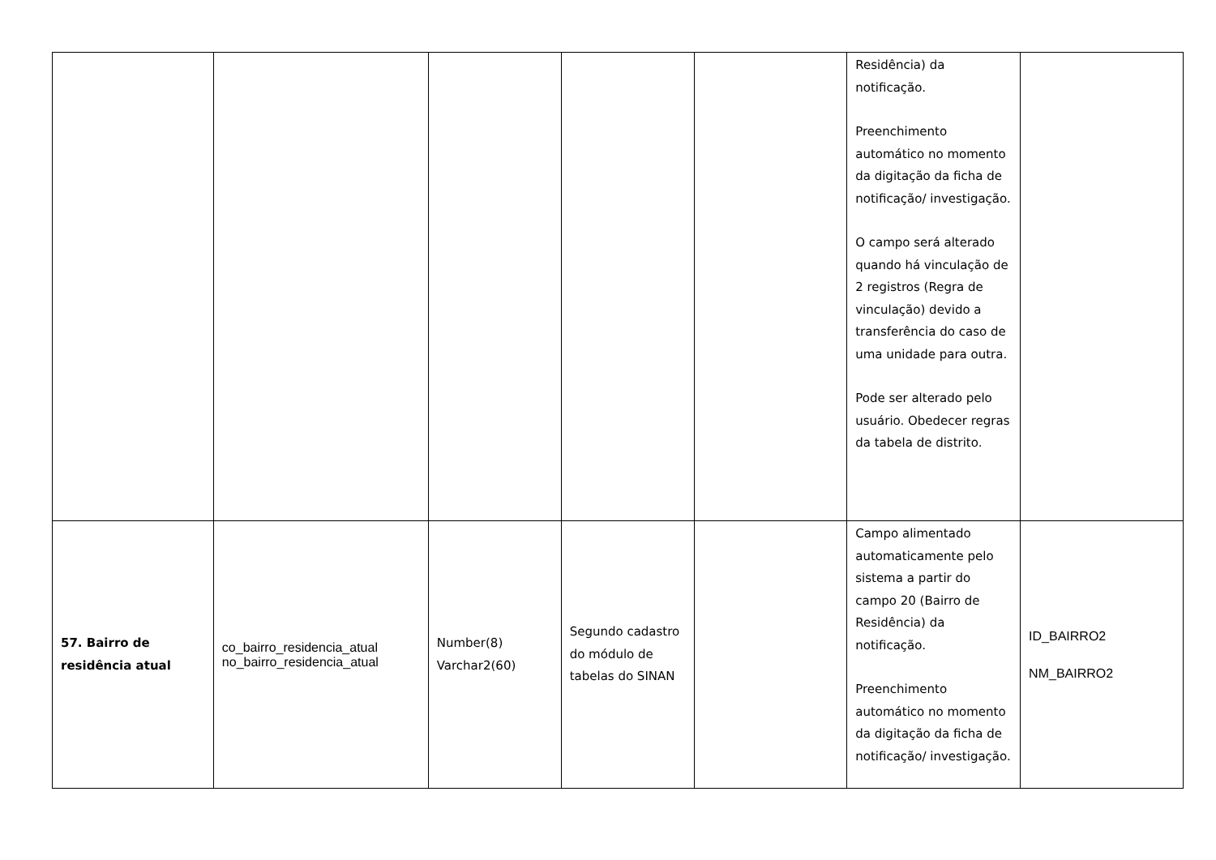| | | | | | Residência) da notificação. Preenchimento automático no momento da digitação da ficha de notificação/ investigação. O campo será alterado quando há vinculação de 2 registros (Regra de vinculação) devido a transferência do caso de uma unidade para outra. Pode ser alterado pelo usuário. Obedecer regras da tabela de distrito. | |
| 57. Bairro de residência atual | co_bairro_residencia_atual no_bairro_residencia_atual | Number(8) Varchar2(60) | Segundo cadastro do módulo de tabelas do SINAN | | Campo alimentado automaticamente pelo sistema a partir do campo 20 (Bairro de Residência) da notificação. Preenchimento automático no momento da digitação da ficha de notificação/ investigação. | ID_BAIRRO2 NM_BAIRRO2 |